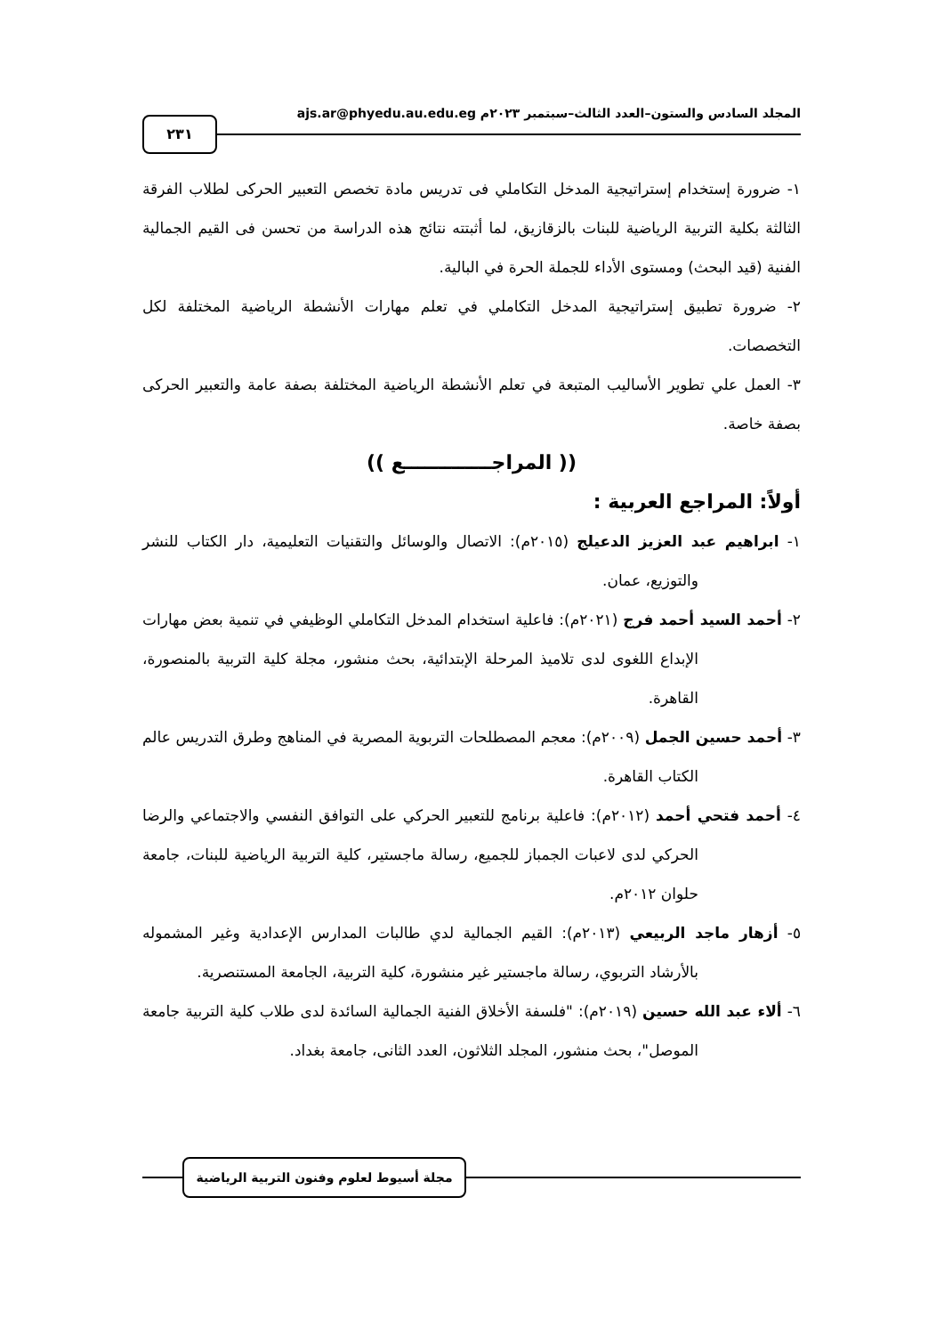المجلد السادس والستون–العدد الثالث–سبتمبر ٢٠٢٣م ajs.ar@phyedu.au.edu.eg
٢٣١
١- ضرورة إستخدام إستراتيجية المدخل التكاملي فى تدريس مادة تخصص التعبير الحركى لطلاب الفرقة الثالثة بكلية التربية الرياضية للبنات بالزقازيق، لما أثبتته نتائج هذه الدراسة من تحسن فى القيم الجمالية الفنية (قيد البحث) ومستوى الأداء للجملة الحرة في البالية.
٢- ضرورة تطبيق إستراتيجية المدخل التكاملي في تعلم مهارات الأنشطة الرياضية المختلفة لكل التخصصات.
٣- العمل علي تطوير الأساليب المتبعة في تعلم الأنشطة الرياضية المختلفة بصفة عامة والتعبير الحركى بصفة خاصة.
(( المراجـــــــــــــع ))
أولاً: المراجع العربية :
١- ابراهيم عبد العزيز الدعيلج (٢٠١٥م): الاتصال والوسائل والتقنيات التعليمية، دار الكتاب للنشر والتوزيع، عمان.
٢- أحمد السيد أحمد فرج (٢٠٢١م): فاعلية استخدام المدخل التكاملي الوظيفي في تنمية بعض مهارات الإبداع اللغوى لدى تلاميذ المرحلة الإبتدائية، بحث منشور، مجلة كلية التربية بالمنصورة، القاهرة.
٣- أحمد حسين الجمل (٢٠٠٩م): معجم المصطلحات التربوية المصرية في المناهج وطرق التدريس عالم الكتاب القاهرة.
٤- أحمد فتحي أحمد (٢٠١٢م): فاعلية برنامج للتعبير الحركي على التوافق النفسي والاجتماعي والرضا الحركي لدى لاعبات الجمباز للجميع، رسالة ماجستير، كلية التربية الرياضية للبنات، جامعة حلوان ٢٠١٢م.
٥- أزهار ماجد الربيعي (٢٠١٣م): القيم الجمالية لدي طالبات المدارس الإعدادية وغير المشموله بالأرشاد التربوي، رسالة ماجستير غير منشورة، كلية التربية، الجامعة المستنصرية.
٦- ألاء عبد الله حسين (٢٠١٩م): "فلسفة الأخلاق الفنية الجمالية السائدة لدى طلاب كلية التربية جامعة الموصل"، بحث منشور، المجلد الثلاثون، العدد الثانى، جامعة بغداد.
مجلة أسيوط لعلوم وفنون التربية الرياضية